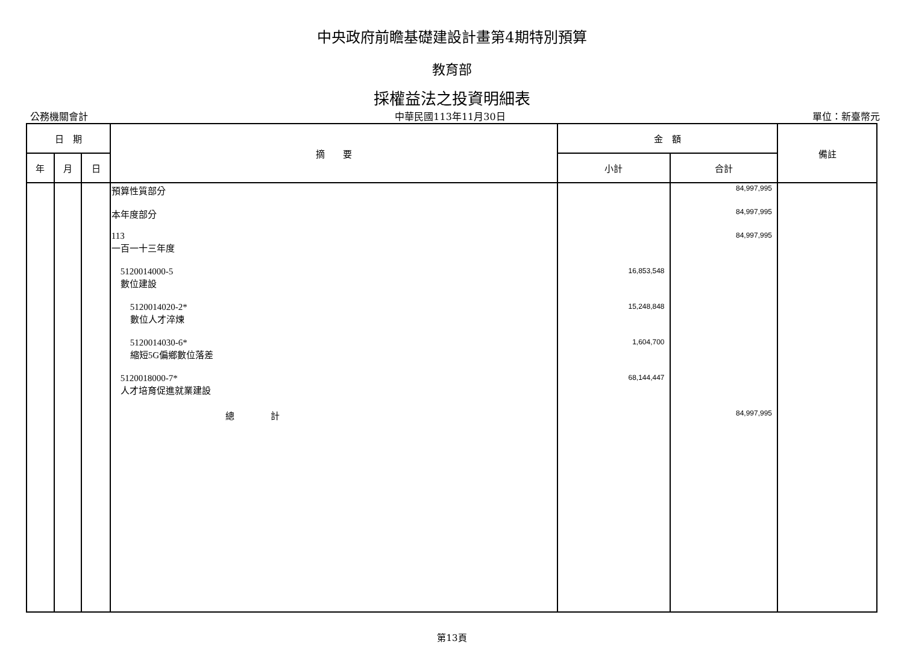中央政府前瞻基礎建設計畫第4期特別預算
教育部
採權益法之投資明細表
公務機關會計 中華民國113年11月30日 單位：新臺幣元
| 日 期 | | | 摘 要 | 金 額 | | 備註 |
| --- | --- | --- | --- | --- | --- | --- |
| 年 | 月 | 日 | | 小計 | 合計 | |
| | | | 預算性質部分 | | 84,997,995 | |
| | | | 本年度部分 | | 84,997,995 | |
| | | | 113 一百一十三年度 | | 84,997,995 | |
| | | | 5120014000-5 數位建設 | 16,853,548 | | |
| | | | 5120014020-2* 數位人才淬煉 | 15,248,848 | | |
| | | | 5120014030-6* 縮短5G偏鄉數位落差 | 1,604,700 | | |
| | | | 5120018000-7* 人才培育促進就業建設 | 68,144,447 | | |
| | | | 總 計 | | 84,997,995 | |
第13頁